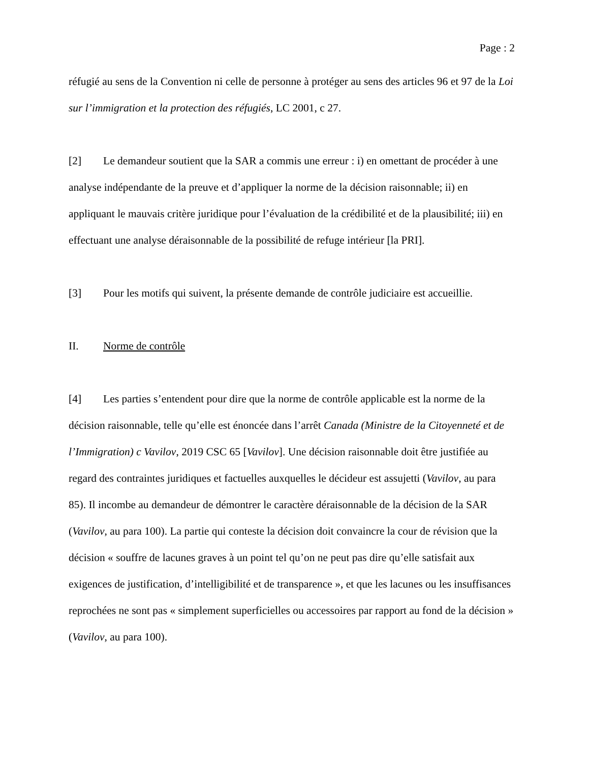Page : 2
réfugié au sens de la Convention ni celle de personne à protéger au sens des articles 96 et 97 de la Loi sur l’immigration et la protection des réfugiés, LC 2001, c 27.
[2] Le demandeur soutient que la SAR a commis une erreur : i) en omettant de procéder à une analyse indépendante de la preuve et d’appliquer la norme de la décision raisonnable; ii) en appliquant le mauvais critère juridique pour l’évaluation de la crédibilité et de la plausibilité; iii) en effectuant une analyse déraisonnable de la possibilité de refuge intérieur [la PRI].
[3] Pour les motifs qui suivent, la présente demande de contrôle judiciaire est accueillie.
II. Norme de contrôle
[4] Les parties s’entendent pour dire que la norme de contrôle applicable est la norme de la décision raisonnable, telle qu’elle est énoncée dans l’arrêt Canada (Ministre de la Citoyenneté et de l’Immigration) c Vavilov, 2019 CSC 65 [Vavilov]. Une décision raisonnable doit être justifiée au regard des contraintes juridiques et factuelles auxquelles le décideur est assujetti (Vavilov, au para 85). Il incombe au demandeur de démontrer le caractère déraisonnable de la décision de la SAR (Vavilov, au para 100). La partie qui conteste la décision doit convaincre la cour de révision que la décision « souffre de lacunes graves à un point tel qu’on ne peut pas dire qu’elle satisfait aux exigences de justification, d’intelligibilité et de transparence », et que les lacunes ou les insuffisances reprochées ne sont pas « simplement superficielles ou accessoires par rapport au fond de la décision » (Vavilov, au para 100).